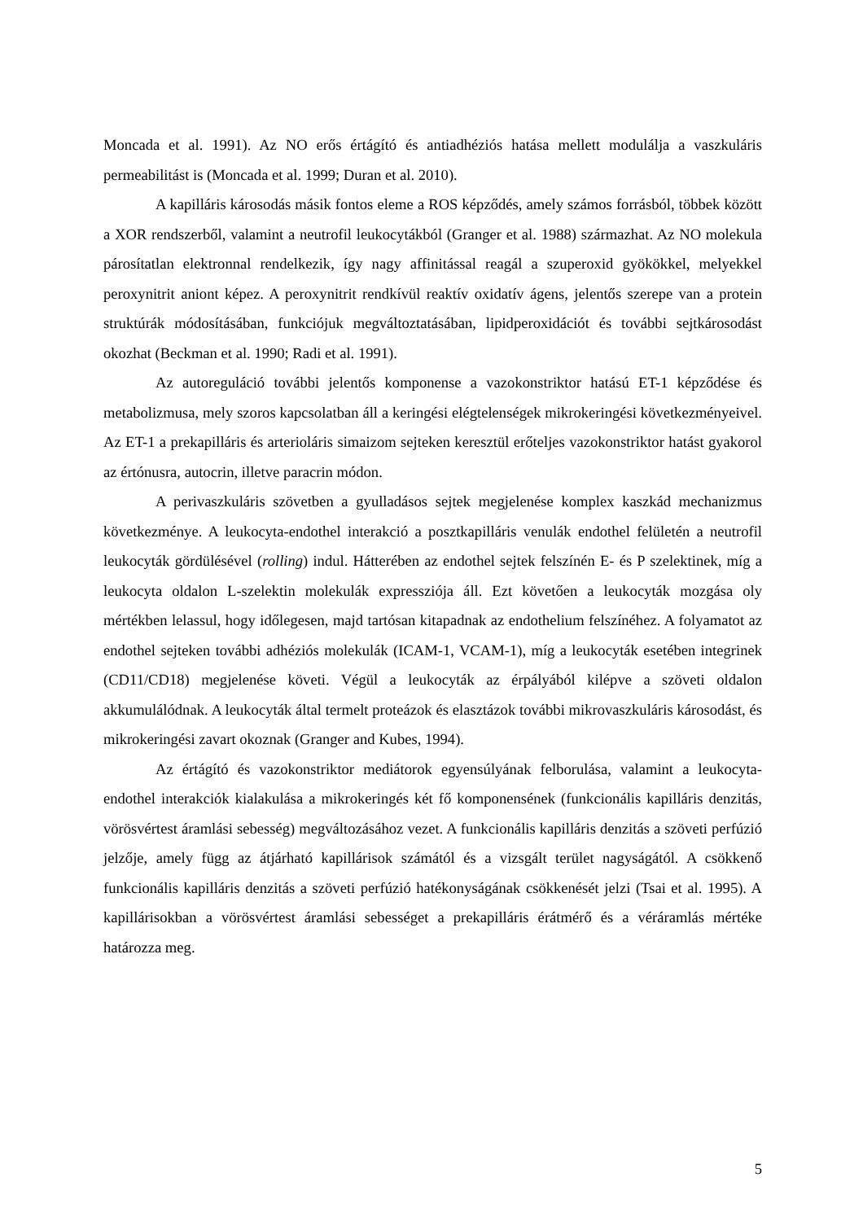Moncada et al. 1991). Az NO erős értágító és antiadhéziós hatása mellett modulálja a vaszkuláris permeabilitást is (Moncada et al. 1999; Duran et al. 2010).
A kapilláris károsodás másik fontos eleme a ROS képződés, amely számos forrásból, többek között a XOR rendszerből, valamint a neutrofil leukocytákból (Granger et al. 1988) származhat. Az NO molekula párosítatlan elektronnal rendelkezik, így nagy affinitással reagál a szuperoxid gyökökkel, melyekkel peroxynitrit aniont képez. A peroxynitrit rendkívül reaktív oxidatív ágens, jelentős szerepe van a protein struktúrák módosításában, funkciójuk megváltoztatásában, lipidperoxidációt és további sejtkárosodást okozhat (Beckman et al. 1990; Radi et al. 1991).
Az autoreguláció további jelentős komponense a vazokonstriktor hatású ET-1 képződése és metabolizmusa, mely szoros kapcsolatban áll a keringési elégtelenségek mikrokeringési következményeivel. Az ET-1 a prekapilláris és arterioláris simaizom sejteken keresztül erőteljes vazokonstriktor hatást gyakorol az értónusra, autocrin, illetve paracrin módon.
A perivaszkuláris szövetben a gyulladásos sejtek megjelenése komplex kaszkád mechanizmus következménye. A leukocyta-endothel interakció a posztkapilláris venulák endothel felületén a neutrofil leukocyták gördülésével (rolling) indul. Hátterében az endothel sejtek felszínén E- és P szelektinek, míg a leukocyta oldalon L-szelektin molekulák expressziója áll. Ezt követően a leukocyták mozgása oly mértékben lelassul, hogy időlegesen, majd tartósan kitapadnak az endothelium felszínéhez. A folyamatot az endothel sejteken további adhéziós molekulák (ICAM-1, VCAM-1), míg a leukocyták esetében integrinek (CD11/CD18) megjelenése követi. Végül a leukocyták az érpályából kilépve a szöveti oldalon akkumulálódnak. A leukocyták által termelt proteázok és elasztázok további mikrovaszkuláris károsodást, és mikrokeringési zavart okoznak (Granger and Kubes, 1994).
Az értágító és vazokonstriktor mediátorok egyensúlyának felborulása, valamint a leukocyta-endothel interakciók kialakulása a mikrokeringés két fő komponensének (funkcionális kapilláris denzitás, vörösvértest áramlási sebesség) megváltozásához vezet. A funkcionális kapilláris denzitás a szöveti perfúzió jelzője, amely függ az átjárható kapillárisok számától és a vizsgált terület nagyságától. A csökkenő funkcionális kapilláris denzitás a szöveti perfúzió hatékonyságának csökkenését jelzi (Tsai et al. 1995). A kapillárisokban a vörösvértest áramlási sebességet a prekapilláris érátmérő és a véráramlás mértéke határozza meg.
5